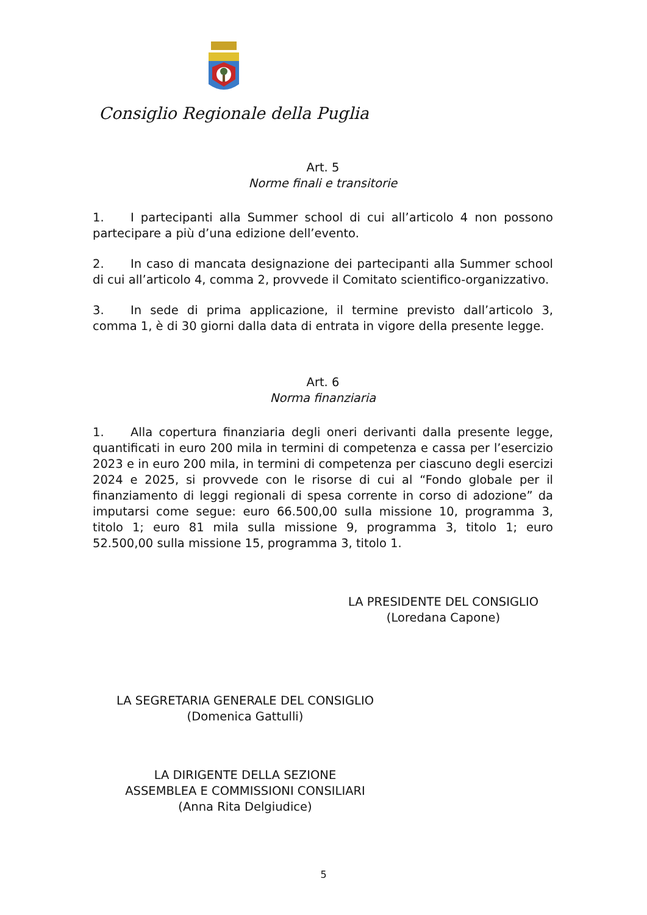Consiglio Regionale della Puglia
Art. 5
Norme finali e transitorie
1. I partecipanti alla Summer school di cui all’articolo 4 non possono partecipare a più d’una edizione dell’evento.
2. In caso di mancata designazione dei partecipanti alla Summer school di cui all’articolo 4, comma 2, provvede il Comitato scientifico-organizzativo.
3. In sede di prima applicazione, il termine previsto dall’articolo 3, comma 1, è di 30 giorni dalla data di entrata in vigore della presente legge.
Art. 6
Norma finanziaria
1. Alla copertura finanziaria degli oneri derivanti dalla presente legge, quantificati in euro 200 mila in termini di competenza e cassa per l’esercizio 2023 e in euro 200 mila, in termini di competenza per ciascuno degli esercizi 2024 e 2025, si provvede con le risorse di cui al “Fondo globale per il finanziamento di leggi regionali di spesa corrente in corso di adozione” da imputarsi come segue: euro 66.500,00 sulla missione 10, programma 3, titolo 1; euro 81 mila sulla missione 9, programma 3, titolo 1; euro 52.500,00 sulla missione 15, programma 3, titolo 1.
LA PRESIDENTE DEL CONSIGLIO
(Loredana Capone)
LA SEGRETARIA GENERALE DEL CONSIGLIO
(Domenica Gattulli)
LA DIRIGENTE DELLA SEZIONE
ASSEMBLEA E COMMISSIONI CONSILIARI
(Anna Rita Delgiudice)
5